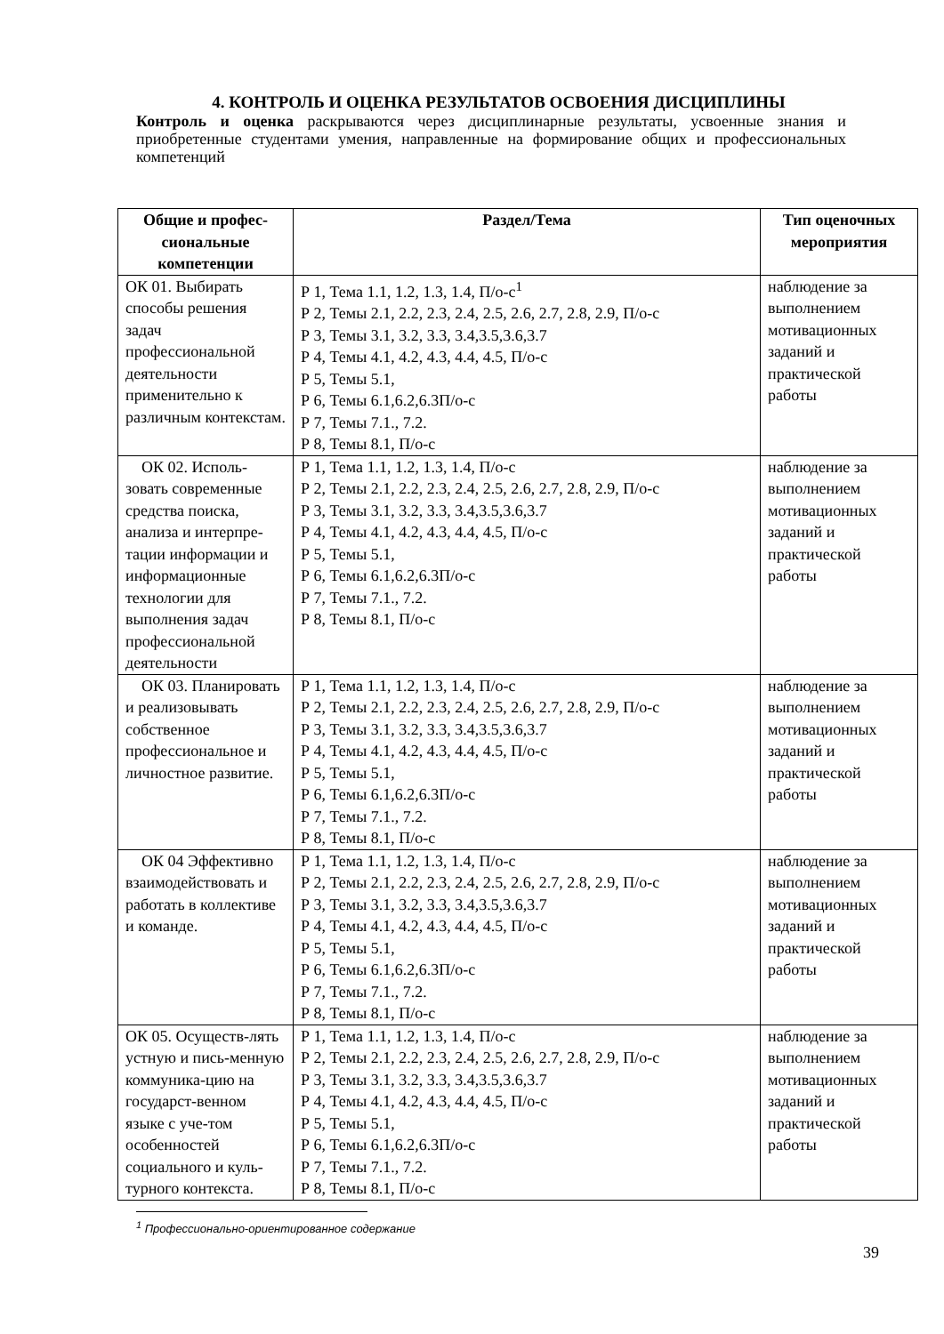4. КОНТРОЛЬ И ОЦЕНКА РЕЗУЛЬТАТОВ ОСВОЕНИЯ ДИСЦИПЛИНЫ
Контроль и оценка раскрываются через дисциплинарные результаты, усвоенные знания и приобретенные студентами умения, направленные на формирование общих и профессиональных компетенций
| Общие и профес-сиональные компетенции | Раздел/Тема | Тип оценочных мероприятия |
| --- | --- | --- |
| ОК 01. Выбирать способы решения задач профессиональной деятельности применительно к различным контекстам. | Р 1, Тема 1.1, 1.2, 1.3, 1.4, П/о-с<sup>1</sup> Р 2, Темы 2.1, 2.2, 2.3, 2.4, 2.5, 2.6, 2.7, 2.8, 2.9, П/о-с Р 3, Темы 3.1, 3.2, 3.3, 3.4,3.5,3.6,3.7 Р 4, Темы 4.1, 4.2, 4.3, 4.4, 4.5, П/о-с Р 5, Темы 5.1, Р 6, Темы 6.1,6.2,6.3П/о-с Р 7, Темы 7.1., 7.2. Р 8, Темы 8.1, П/о-с | наблюдение за выполнением мотивационных заданий и практической работы |
| ОК 02. Исполь-зовать современные средства поиска, анализа и интерпре-тации информации и информационные технологии для выполнения задач профессиональной деятельности | Р 1, Тема 1.1, 1.2, 1.3, 1.4, П/о-с Р 2, Темы 2.1, 2.2, 2.3, 2.4, 2.5, 2.6, 2.7, 2.8, 2.9, П/о-с Р 3, Темы 3.1, 3.2, 3.3, 3.4,3.5,3.6,3.7 Р 4, Темы 4.1, 4.2, 4.3, 4.4, 4.5, П/о-с Р 5, Темы 5.1, Р 6, Темы 6.1,6.2,6.3П/о-с Р 7, Темы 7.1., 7.2. Р 8, Темы 8.1, П/о-с | наблюдение за выполнением мотивационных заданий и практической работы |
| ОК 03. Планировать и реализовывать собственное профессиональное и личностное развитие. | Р 1, Тема 1.1, 1.2, 1.3, 1.4, П/о-с Р 2, Темы 2.1, 2.2, 2.3, 2.4, 2.5, 2.6, 2.7, 2.8, 2.9, П/о-с Р 3, Темы 3.1, 3.2, 3.3, 3.4,3.5,3.6,3.7 Р 4, Темы 4.1, 4.2, 4.3, 4.4, 4.5, П/о-с Р 5, Темы 5.1, Р 6, Темы 6.1,6.2,6.3П/о-с Р 7, Темы 7.1., 7.2. Р 8, Темы 8.1, П/о-с | наблюдение за выполнением мотивационных заданий и практической работы |
| ОК 04 Эффективно взаимодействовать и работать в коллективе и команде. | Р 1, Тема 1.1, 1.2, 1.3, 1.4, П/о-с Р 2, Темы 2.1, 2.2, 2.3, 2.4, 2.5, 2.6, 2.7, 2.8, 2.9, П/о-с Р 3, Темы 3.1, 3.2, 3.3, 3.4,3.5,3.6,3.7 Р 4, Темы 4.1, 4.2, 4.3, 4.4, 4.5, П/о-с Р 5, Темы 5.1, Р 6, Темы 6.1,6.2,6.3П/о-с Р 7, Темы 7.1., 7.2. Р 8, Темы 8.1, П/о-с | наблюдение за выполнением мотивационных заданий и практической работы |
| ОК 05. Осуществ-лять устную и пись-менную коммуника-цию на государст-венном языке с уче-том особенностей социального и куль-турного контекста. | Р 1, Тема 1.1, 1.2, 1.3, 1.4, П/о-с Р 2, Темы 2.1, 2.2, 2.3, 2.4, 2.5, 2.6, 2.7, 2.8, 2.9, П/о-с Р 3, Темы 3.1, 3.2, 3.3, 3.4,3.5,3.6,3.7 Р 4, Темы 4.1, 4.2, 4.3, 4.4, 4.5, П/о-с Р 5, Темы 5.1, Р 6, Темы 6.1,6.2,6.3П/о-с Р 7, Темы 7.1., 7.2. Р 8, Темы 8.1, П/о-с | наблюдение за выполнением мотивационных заданий и практической работы |
<sup>1</sup> Профессионально-ориентированное содержание
39